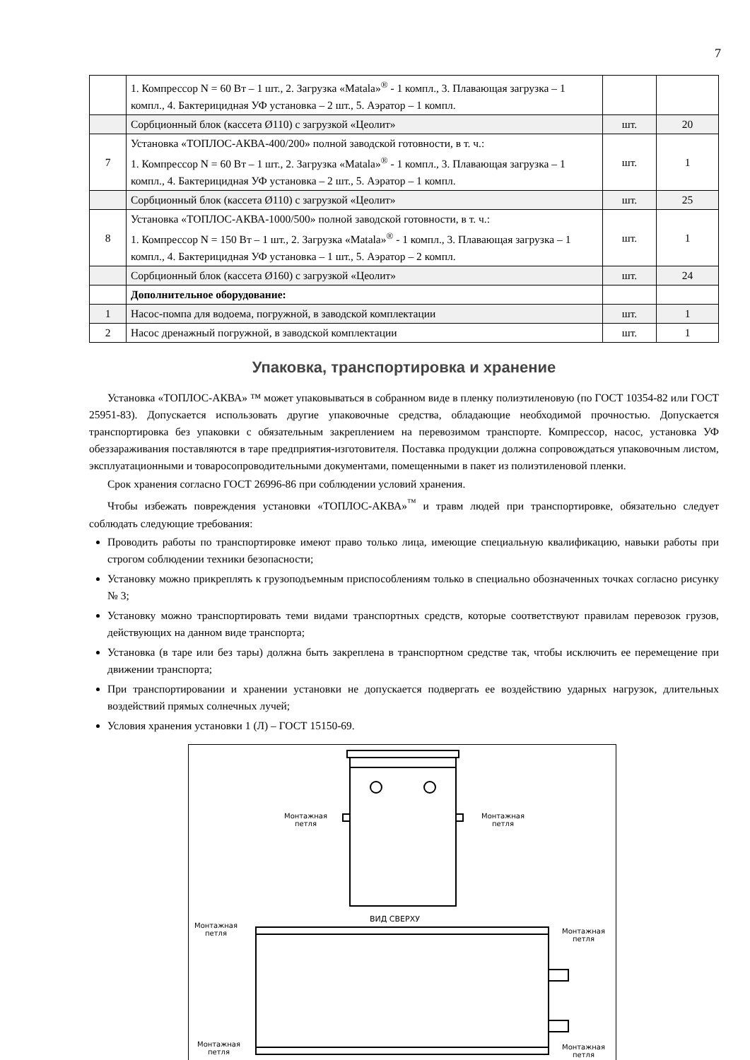7
| | 1. Компрессор N = 60 Вт – 1 шт., 2. Загрузка «Matala»<sup>®</sup> - 1 компл., 3. Плавающая загрузка – 1 компл., 4. Бактерицидная УФ установка – 2 шт., 5. Аэратор – 1 компл. | | |
| | Сорбционный блок (кассета Ø110) с загрузкой «Цеолит» | шт. | 20 |
| 7 | Установка «ТОПЛОС-АКВА-400/200» полной заводской готовности, в т. ч.: 1. Компрессор N = 60 Вт – 1 шт., 2. Загрузка «Matala»<sup>®</sup> - 1 компл., 3. Плавающая загрузка – 1 компл., 4. Бактерицидная УФ установка – 2 шт., 5. Аэратор – 1 компл. | шт. | 1 |
| | Сорбционный блок (кассета Ø110) с загрузкой «Цеолит» | шт. | 25 |
| 8 | Установка «ТОПЛОС-АКВА-1000/500» полной заводской готовности, в т. ч.: 1. Компрессор N = 150 Вт – 1 шт., 2. Загрузка «Matala»<sup>®</sup> - 1 компл., 3. Плавающая загрузка – 1 компл., 4. Бактерицидная УФ установка – 1 шт., 5. Аэратор – 2 компл. | шт. | 1 |
| | Сорбционный блок (кассета Ø160) с загрузкой «Цеолит» | шт. | 24 |
| | Дополнительное оборудование: | | |
| 1 | Насос-помпа для водоема, погружной, в заводской комплектации | шт. | 1 |
| 2 | Насос дренажный погружной, в заводской комплектации | шт. | 1 |
Упаковка, транспортировка и хранение
Установка «ТОПЛОС-АКВА» ™ может упаковываться в собранном виде в пленку полиэтиленовую (по ГОСТ 10354-82 или ГОСТ 25951-83). Допускается использовать другие упаковочные средства, обладающие необходимой прочностью. Допускается транспортировка без упаковки с обязательным закреплением на перевозимом транспорте. Компрессор, насос, установка УФ обеззараживания поставляются в таре предприятия-изготовителя. Поставка продукции должна сопровождаться упаковочным листом, эксплуатационными и товаросопроводительными документами, помещенными в пакет из полиэтиленовой пленки.
Срок хранения согласно ГОСТ 26996-86 при соблюдении условий хранения.
Чтобы избежать повреждения установки «ТОПЛОС-АКВА»<sup>™</sup> и травм людей при транспортировке, обязательно следует соблюдать следующие требования:
Проводить работы по транспортировке имеют право только лица, имеющие специальную квалификацию, навыки работы при строгом соблюдении техники безопасности;
Установку можно прикреплять к грузоподъемным приспособлениям только в специально обозначенных точках согласно рисунку № 3;
Установку можно транспортировать теми видами транспортных средств, которые соответствуют правилам перевозок грузов, действующих на данном виде транспорта;
Установка (в таре или без тары) должна быть закреплена в транспортном средстве так, чтобы исключить ее перемещение при движении транспорта;
При транспортировании и хранении установки не допускается подвергать ее воздействию ударных нагрузок, длительных воздействий прямых солнечных лучей;
Условия хранения установки 1 (Л) – ГОСТ 15150-69.
Монтажная
петля
Монтажная
петля
ВИД СВЕРХУ
Монтажная
петля
Монтажная
петля
Монтажная
петля
Монтажная
петля